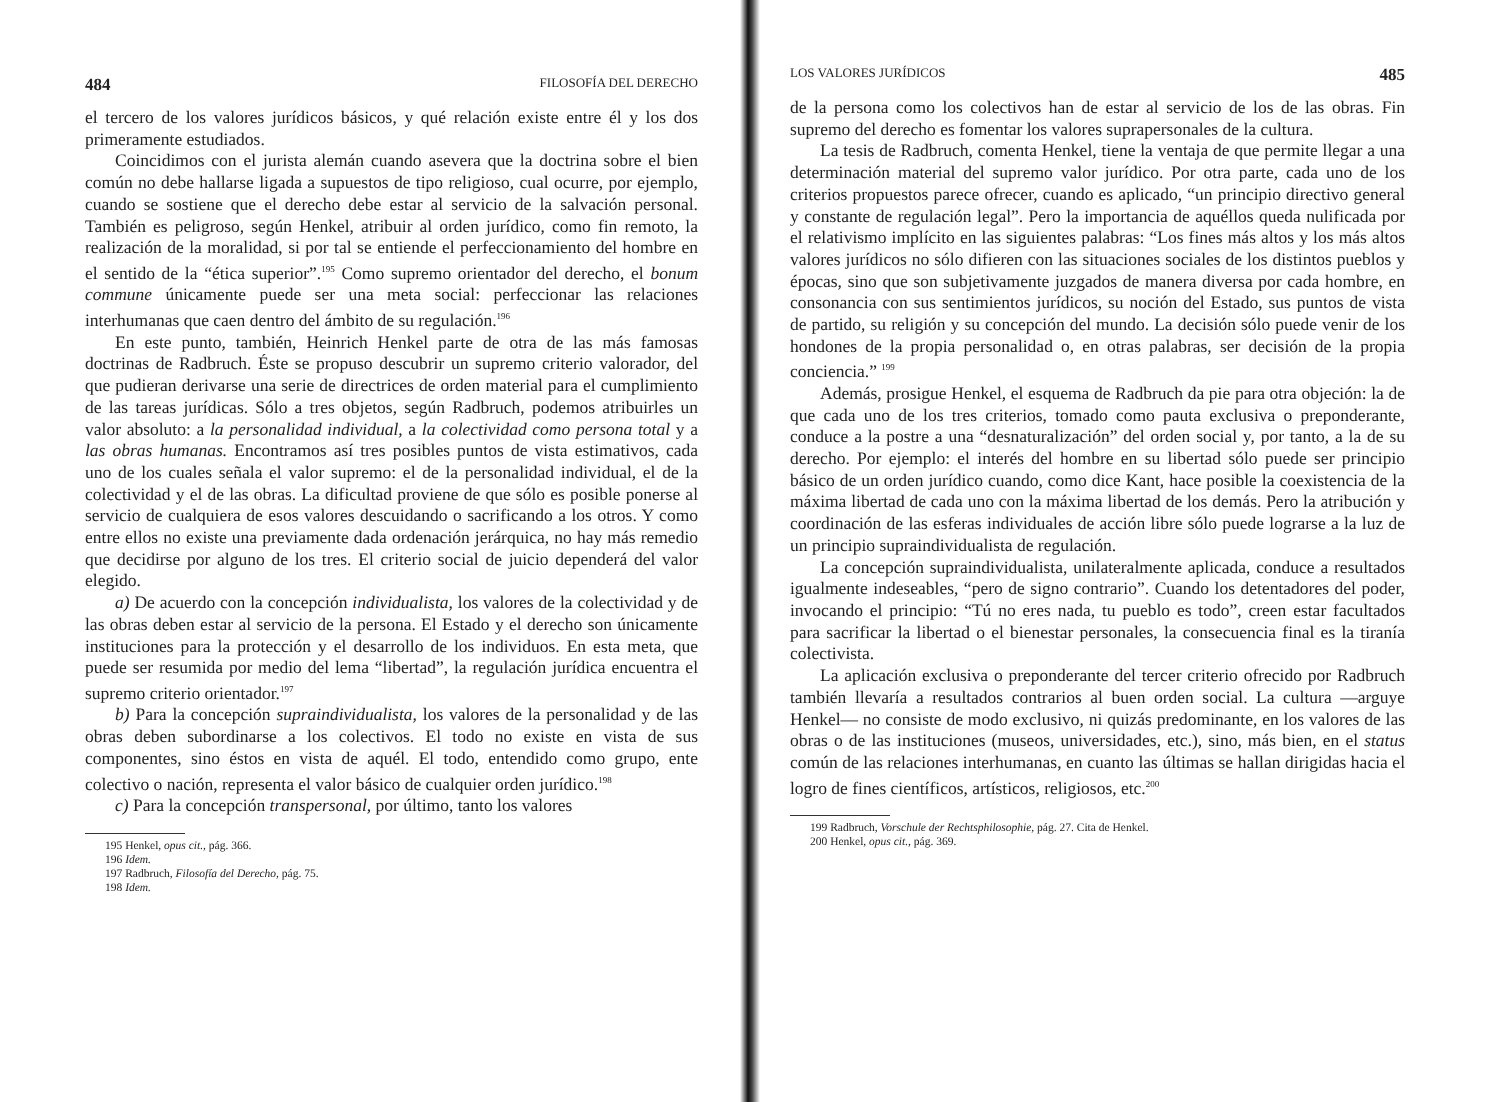484 FILOSOFÍA DEL DERECHO
el tercero de los valores jurídicos básicos, y qué relación existe entre él y los dos primeramente estudiados.
Coincidimos con el jurista alemán cuando asevera que la doctrina sobre el bien común no debe hallarse ligada a supuestos de tipo religioso, cual ocurre, por ejemplo, cuando se sostiene que el derecho debe estar al servicio de la salvación personal. También es peligroso, según Henkel, atribuir al orden jurídico, como fin remoto, la realización de la moralidad, si por tal se entiende el perfeccionamiento del hombre en el sentido de la “ética superior”.<sup>195</sup> Como supremo orientador del derecho, el bonum commune únicamente puede ser una meta social: perfeccionar las relaciones interhumanas que caen dentro del ámbito de su regulación.<sup>196</sup>
En este punto, también, Heinrich Henkel parte de otra de las más famosas doctrinas de Radbruch. Éste se propuso descubrir un supremo criterio valorador, del que pudieran derivarse una serie de directrices de orden material para el cumplimiento de las tareas jurídicas. Sólo a tres objetos, según Radbruch, podemos atribuirles un valor absoluto: a la personalidad individual, a la colectividad como persona total y a las obras humanas. Encontramos así tres posibles puntos de vista estimativos, cada uno de los cuales señala el valor supremo: el de la personalidad individual, el de la colectividad y el de las obras. La dificultad proviene de que sólo es posible ponerse al servicio de cualquiera de esos valores descuidando o sacrificando a los otros. Y como entre ellos no existe una previamente dada ordenación jerárquica, no hay más remedio que decidirse por alguno de los tres. El criterio social de juicio dependerá del valor elegido.
a) De acuerdo con la concepción individualista, los valores de la colectividad y de las obras deben estar al servicio de la persona. El Estado y el derecho son únicamente instituciones para la protección y el desarrollo de los individuos. En esta meta, que puede ser resumida por medio del lema “libertad”, la regulación jurídica encuentra el supremo criterio orientador.<sup>197</sup>
b) Para la concepción supraindividualista, los valores de la personalidad y de las obras deben subordinarse a los colectivos. El todo no existe en vista de sus componentes, sino éstos en vista de aquél. El todo, entendido como grupo, ente colectivo o nación, representa el valor básico de cualquier orden jurídico.<sup>198</sup>
c) Para la concepción transpersonal, por último, tanto los valores
195 Henkel, opus cit., pág. 366.
196 Idem.
197 Radbruch, Filosofía del Derecho, pág. 75.
198 Idem.
LOS VALORES JURÍDICOS 485
de la persona como los colectivos han de estar al servicio de los de las obras. Fin supremo del derecho es fomentar los valores supra­personales de la cultura.
La tesis de Radbruch, comenta Henkel, tiene la ventaja de que permite llegar a una determinación material del supremo valor jurídico. Por otra parte, cada uno de los criterios propuestos parece ofrecer, cuando es aplicado, “un principio directivo general y constante de regulación legal”. Pero la importancia de aquéllos queda nulificada por el relativismo implícito en las siguientes palabras: “Los fines más altos y los más altos valores jurídicos no sólo difieren con las situaciones sociales de los distintos pueblos y épocas, sino que son subjetivamente juzgados de manera diversa por cada hombre, en consonancia con sus sentimientos jurídicos, su noción del Estado, sus puntos de vista de partido, su religión y su concepción del mundo. La decisión sólo puede venir de los hondones de la propia personalidad o, en otras palabras, ser decisión de la propia conciencia.” <sup>199</sup>
Además, prosigue Henkel, el esquema de Radbruch da pie para otra objeción: la de que cada uno de los tres criterios, tomado como pauta exclusiva o preponderante, conduce a la postre a una “desnaturalización” del orden social y, por tanto, a la de su derecho. Por ejemplo: el interés del hombre en su libertad sólo puede ser principio básico de un orden jurídico cuando, como dice Kant, hace posible la coexistencia de la máxima libertad de cada uno con la máxima libertad de los demás. Pero la atribución y coordinación de las esferas individuales de acción libre sólo puede lograrse a la luz de un principio supraindividualista de regulación.
La concepción supraindividualista, unilateralmente aplicada, conduce a resultados igualmente indeseables, “pero de signo contrario”. Cuando los detentadores del poder, invocando el principio: “Tú no eres nada, tu pueblo es todo”, creen estar facultados para sacrificar la libertad o el bienestar personales, la consecuencia final es la tiranía colectivista.
La aplicación exclusiva o preponderante del tercer criterio ofrecido por Radbruch también llevaría a resultados contrarios al buen orden social. La cultura —arguye Henkel— no consiste de modo exclusivo, ni quizás predominante, en los valores de las obras o de las instituciones (museos, universidades, etc.), sino, más bien, en el status común de las relaciones interhumanas, en cuanto las últimas se hallan dirigidas hacia el logro de fines científicos, artísticos, religiosos, etc.<sup>200</sup>
199 Radbruch, Vorschule der Rechtsphilosophie, pág. 27. Cita de Henkel.
200 Henkel, opus cit., pág. 369.